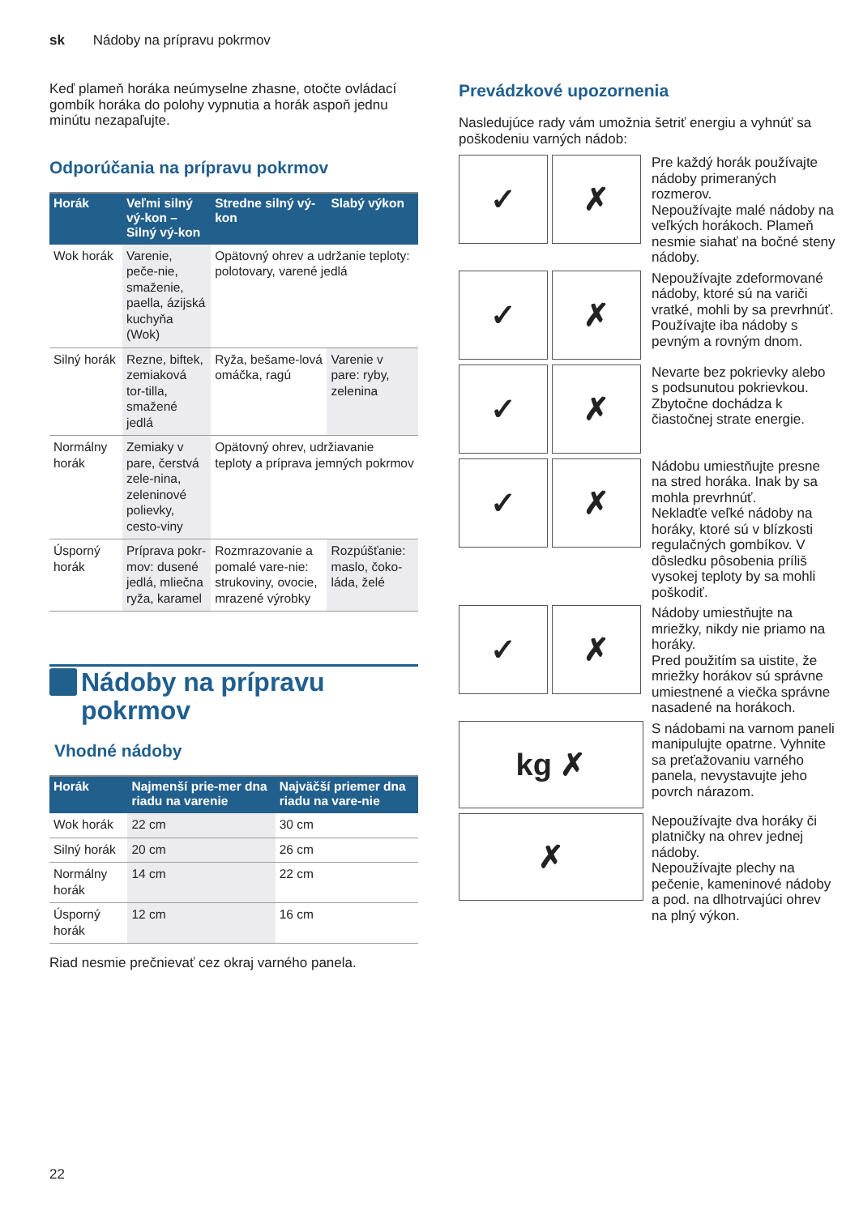sk Nádoby na prípravu pokrmov
Keď plameň horáka neúmyselne zhasne, otočte ovládací gombík horáka do polohy vypnutia a horák aspoň jednu minútu nezapaľujte.
Odporúčania na prípravu pokrmov
| Horák | Veľmi silný vý-kon – Silný vý-kon | Stredne silný vý-kon | Slabý výkon |
| --- | --- | --- | --- |
| Wok horák | Varenie, peče-nie, smaženie, paella, ázijská kuchyňa (Wok) | Opätovný ohrev a udržanie teploty: polotovary, varené jedlá | |
| Silný horák | Rezne, biftek, zemiaková tor-tilla, smažené jedlá | Ryža, bešame-lová omáčka, ragú | Varenie v pare: ryby, zelenina |
| Normálny horák | Zemiaky v pare, čerstvá zele-nina, zeleninové polievky, cesto-viny | Opätovný ohrev, udržiavanie teploty a príprava jemných pokrmov | |
| Úsporný horák | Príprava pokr-mov: dusené jedlá, mliečna ryža, karamel | Rozmrazovanie a pomalé vare-nie: strukoviny, ovocie, mrazené výrobky | Rozpúšťanie: maslo, čoko-láda, želé |
Nádoby na prípravu
pokrmov
Vhodné nádoby
| Horák | Najmenší prie-mer dna riadu na varenie | Najväčší priemer dna riadu na vare-nie |
| --- | --- | --- |
| Wok horák | 22 cm | 30 cm |
| Silný horák | 20 cm | 26 cm |
| Normálny horák | 14 cm | 22 cm |
| Úsporný horák | 12 cm | 16 cm |
Riad nesmie prečnievať cez okraj varného panela.
Prevádzkové upozornenia
Nasledujúce rady vám umožnia šetriť energiu a vyhnúť sa poškodeniu varných nádob:
✓ ✗
Pre každý horák používajte nádoby primeraných rozmerov.
Nepoužívajte malé nádoby na veľkých horákoch. Plameň nesmie siahať na bočné steny nádoby.
✓ ✗
Nepoužívajte zdeformované nádoby, ktoré sú na variči vratké, mohli by sa prevrhnúť. Používajte iba nádoby s pevným a rovným dnom.
✓ ✗
Nevarte bez pokrievky alebo s podsunutou pokrievkou. Zbytočne dochádza k čiastočnej strate energie.
✓ ✗
Nádobu umiestňujte presne na stred horáka. Inak by sa mohla prevrhnúť.
Nekladťe veľké nádoby na horáky, ktoré sú v blízkosti regulačných gombíkov. V dôsledku pôsobenia príliš vysokej teploty by sa mohli poškodiť.
✓ ✗
Nádoby umiestňujte na mriežky, nikdy nie priamo na horáky.
Pred použitím sa uistite, že mriežky horákov sú správne umiestnené a viečka správne nasadené na horákoch.
kg ✗
S nádobami na varnom paneli manipulujte opatrne. Vyhnite sa preťažovaniu varného panela, nevystavujte jeho povrch nárazom.
✗
Nepoužívajte dva horáky či platničky na ohrev jednej nádoby.
Nepoužívajte plechy na pečenie, kameninové nádoby a pod. na dlhotrvajúci ohrev na plný výkon.
22